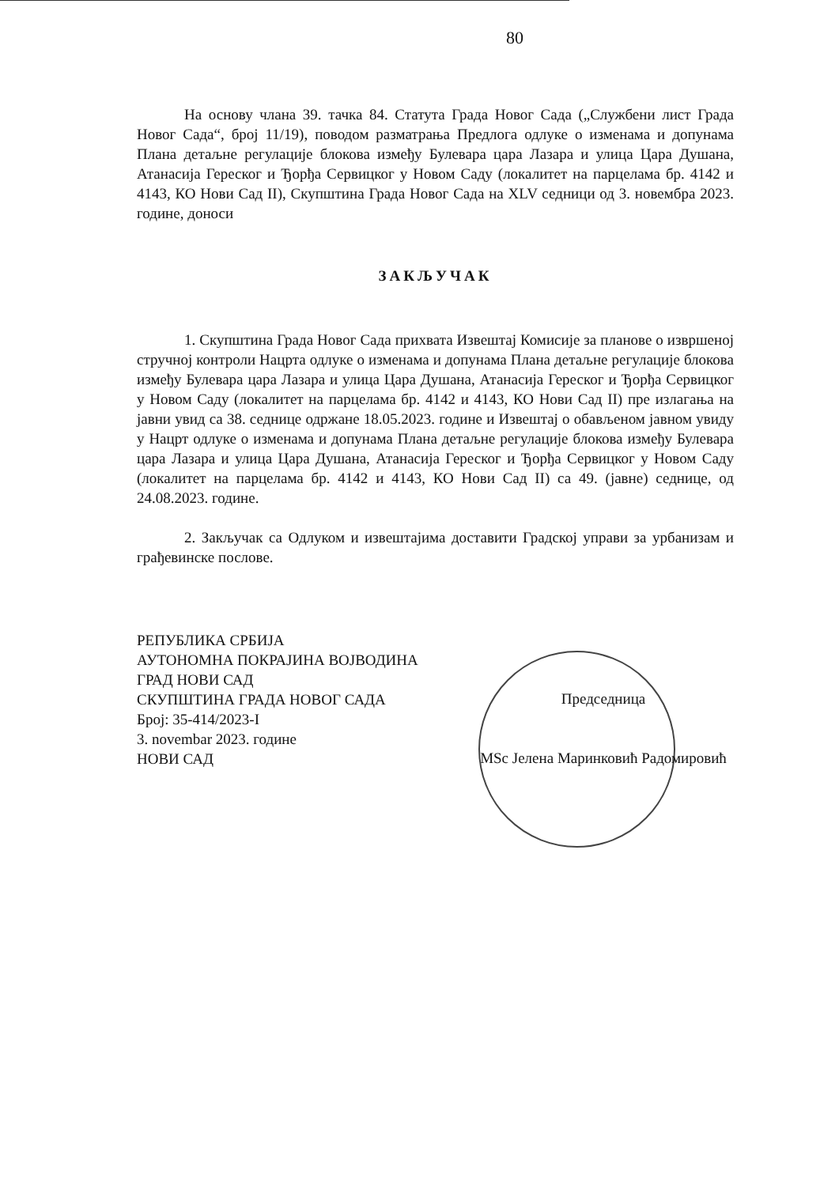80
На основу члана 39. тачка 84. Статута Града Новог Сада („Службени лист Града Новог Сада“, број 11/19), поводом разматрања Предлога одлуке о изменама и допунама Плана детаљне регулације блокова између Булевара цара Лазара и улица Цара Душана, Атанасија Гереског и Ђорђа Сервицког у Новом Саду (локалитет на парцелама бр. 4142 и 4143, КО Нови Сад II), Скупштина Града Новог Сада на XLV седници од 3. новембра 2023. године, доноси
ЗАКЉУЧАК
1. Скупштина Града Новог Сада прихвата Извештај Комисије за планове о извршеној стручној контроли Нацрта одлуке о изменама и допунама Плана детаљне регулације блокова између Булевара цара Лазара и улица Цара Душана, Атанасија Гереског и Ђорђа Сервицког у Новом Саду (локалитет на парцелама бр. 4142 и 4143, КО Нови Сад II) пре излагања на јавни увид са 38. седнице одржане 18.05.2023. године и Извештај о обављеном јавном увиду у Нацрт одлуке о изменама и допунама Плана детаљне регулације блокова између Булевара цара Лазара и улица Цара Душана, Атанасија Гереског и Ђорђа Сервицког у Новом Саду (локалитет на парцелама бр. 4142 и 4143, КО Нови Сад II) са 49. (јавне) седнице, од 24.08.2023. године.
2. Закључак са Одлуком и извештајима доставити Градској управи за урбанизам и грађевинске послове.
РЕПУБЛИКА СРБИЈА
АУТОНОМНА ПОКРАЈИНА ВОЈВОДИНА
ГРАД НОВИ САД
СКУПШТИНА ГРАДА НОВОГ САДА
Број: 35-414/2023-I
3. novembar 2023. године
НОВИ САД
Председница
MSc Јелена Маринковић Радомировић